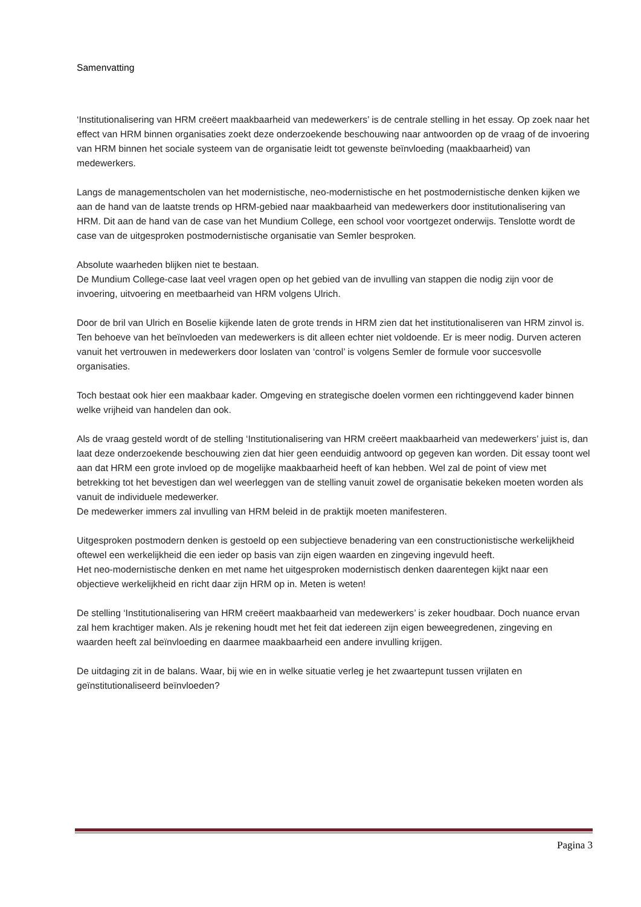Samenvatting
‘Institutionalisering van HRM creëert maakbaarheid van medewerkers’ is de centrale stelling in het essay. Op zoek naar het effect van HRM binnen organisaties zoekt deze onderzoekende beschouwing naar antwoorden op de vraag of de invoering van HRM binnen het sociale systeem van de organisatie leidt tot gewenste beïnvloeding (maakbaarheid) van medewerkers.
Langs de managementscholen van het modernistische, neo-modernistische en het postmodernistische denken kijken we aan de hand van de laatste trends op HRM-gebied naar maakbaarheid van medewerkers door institutionalisering van HRM. Dit aan de hand van de case van het Mundium College, een school voor voortgezet onderwijs. Tenslotte wordt de case van de uitgesproken postmodernistische organisatie van Semler besproken.
Absolute waarheden blijken niet te bestaan.
De Mundium College-case laat veel vragen open op het gebied van de invulling van stappen die nodig zijn voor de invoering, uitvoering en meetbaarheid van HRM volgens Ulrich.
Door de bril van Ulrich en Boselie kijkende laten de grote trends in HRM zien dat het institutionaliseren van HRM zinvol is. Ten behoeve van het beïnvloeden van medewerkers is dit alleen echter niet voldoende. Er is meer nodig. Durven acteren vanuit het vertrouwen in medewerkers door loslaten van ‘control’ is volgens Semler de formule voor succesvolle organisaties.
Toch bestaat ook hier een maakbaar kader. Omgeving en strategische doelen vormen een richtinggevend kader binnen welke vrijheid van handelen dan ook.
Als de vraag gesteld wordt of de stelling ‘Institutionalisering van HRM creëert maakbaarheid van medewerkers’ juist is, dan laat deze onderzoekende beschouwing zien dat hier geen eenduidig antwoord op gegeven kan worden. Dit essay toont wel aan dat HRM een grote invloed op de mogelijke maakbaarheid heeft of kan hebben. Wel zal de point of view met betrekking tot het bevestigen dan wel weerleggen van de stelling vanuit zowel de organisatie bekeken moeten worden als vanuit de individuele medewerker.
De medewerker immers zal invulling van HRM beleid in de praktijk moeten manifesteren.
Uitgesproken postmodern denken is gestoeld op een subjectieve benadering van een constructionistische werkelijkheid oftewel een werkelijkheid die een ieder op basis van zijn eigen waarden en zingeving ingevuld heeft.
Het neo-modernistische denken en met name het uitgesproken modernistisch denken daarentegen kijkt naar een objectieve werkelijkheid en richt daar zijn HRM op in. Meten is weten!
De stelling ‘Institutionalisering van HRM creëert maakbaarheid van medewerkers’ is zeker houdbaar. Doch nuance ervan zal hem krachtiger maken. Als je rekening houdt met het feit dat iedereen zijn eigen beweegredenen, zingeving en waarden heeft zal beïnvloeding en daarmee maakbaarheid een andere invulling krijgen.
De uitdaging zit in de balans. Waar, bij wie en in welke situatie verleg je het zwaartepunt tussen vrijlaten en geïnstitutionaliseerd beïnvloeden?
Pagina 3